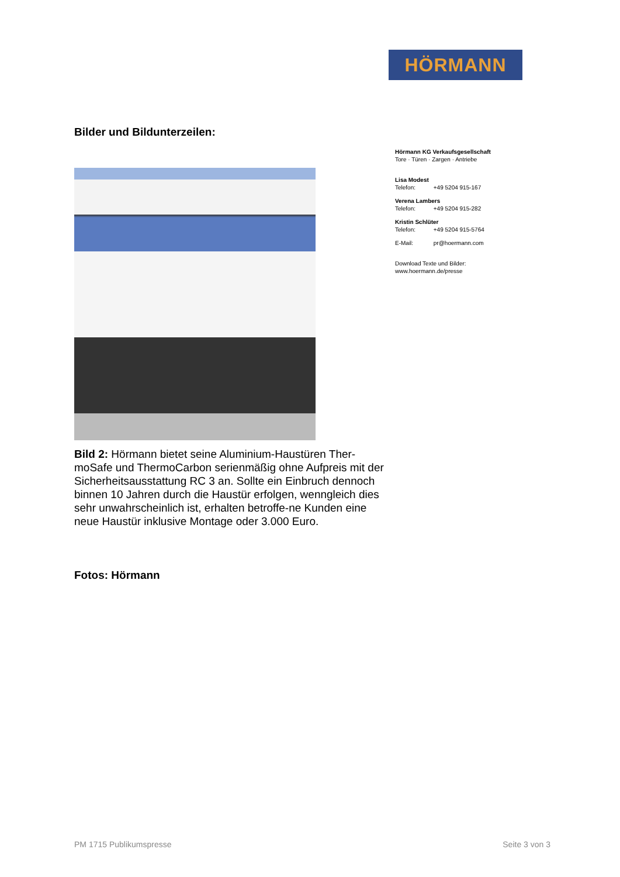HÖRMANN
Bilder und Bildunterzeilen:
Bild 2: Hörmann bietet seine Aluminium-Haustüren Ther-moSafe und ThermoCarbon serienmäßig ohne Aufpreis mit der Sicherheitsausstattung RC 3 an. Sollte ein Einbruch dennoch binnen 10 Jahren durch die Haustür erfolgen, wenngleich dies sehr unwahrscheinlich ist, erhalten betroffe-ne Kunden eine neue Haustür inklusive Montage oder 3.000 Euro.
Fotos: Hörmann
Hörmann KG Verkaufsgesellschaft
Tore · Türen · Zargen · Antriebe
Lisa Modest
Telefon: +49 5204 915-167
Verena Lambers
Telefon: +49 5204 915-282
Kristin Schlüter
Telefon: +49 5204 915-5764
E-Mail: pr@hoermann.com
Download Texte und Bilder:
www.hoermann.de/presse
PM 1715 Publikumspresse Seite 3 von 3